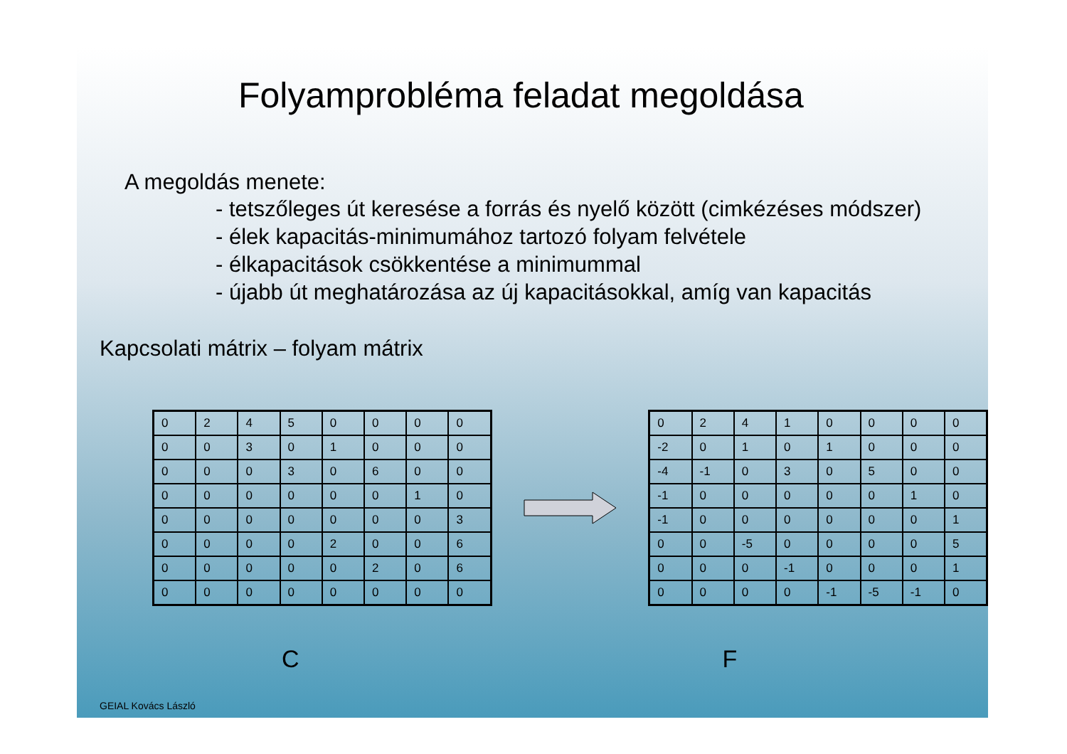Folyamprobléma feladat megoldása
A megoldás menete:
- tetszőleges út keresése a forrás és nyelő között (cimkézéses módszer)
- élek kapacitás-minimumához tartozó folyam felvétele
- élkapacitások csökkentése a minimummal
- újabb út meghatározása az új kapacitásokkal, amíg van kapacitás
Kapcsolati mátrix – folyam mátrix
| 0 | 2 | 4 | 5 | 0 | 0 | 0 | 0 |
| 0 | 0 | 3 | 0 | 1 | 0 | 0 | 0 |
| 0 | 0 | 0 | 3 | 0 | 6 | 0 | 0 |
| 0 | 0 | 0 | 0 | 0 | 0 | 1 | 0 |
| 0 | 0 | 0 | 0 | 0 | 0 | 0 | 3 |
| 0 | 0 | 0 | 0 | 2 | 0 | 0 | 6 |
| 0 | 0 | 0 | 0 | 0 | 2 | 0 | 6 |
| 0 | 0 | 0 | 0 | 0 | 0 | 0 | 0 |
| 0 | 2 | 4 | 1 | 0 | 0 | 0 | 0 |
| -2 | 0 | 1 | 0 | 1 | 0 | 0 | 0 |
| -4 | -1 | 0 | 3 | 0 | 5 | 0 | 0 |
| -1 | 0 | 0 | 0 | 0 | 0 | 1 | 0 |
| -1 | 0 | 0 | 0 | 0 | 0 | 0 | 1 |
| 0 | 0 | -5 | 0 | 0 | 0 | 0 | 5 |
| 0 | 0 | 0 | -1 | 0 | 0 | 0 | 1 |
| 0 | 0 | 0 | 0 | -1 | -5 | -1 | 0 |
C F
GEIAL Kovács László